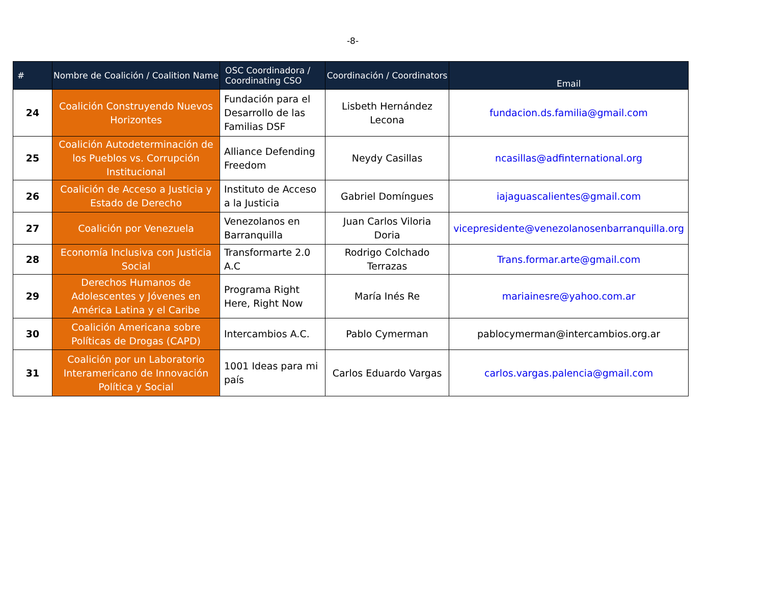-8-
| # | Nombre de Coalición / Coalition Name | OSC Coordinadora / Coordinating CSO | Coordinación / Coordinators | Email |
| --- | --- | --- | --- | --- |
| 24 | Coalición Construyendo Nuevos Horizontes | Fundación para el Desarrollo de las Familias DSF | Lisbeth Hernández Lecona | fundacion.ds.familia@gmail.com |
| 25 | Coalición Autodeterminación de los Pueblos vs. Corrupción Institucional | Alliance Defending Freedom | Neydy Casillas | ncasillas@adfinternational.org |
| 26 | Coalición de Acceso a Justicia y Estado de Derecho | Instituto de Acceso a la Justicia | Gabriel Domíngues | iajaguascalientes@gmail.com |
| 27 | Coalición por Venezuela | Venezolanos en Barranquilla | Juan Carlos Viloria Doria | vicepresidente@venezolanosenbarranquilla.org |
| 28 | Economía Inclusiva con Justicia Social | Transformarte 2.0 A.C | Rodrigo Colchado Terrazas | Trans.formar.arte@gmail.com |
| 29 | Derechos Humanos de Adolescentes y Jóvenes en América Latina y el Caribe | Programa Right Here, Right Now | María Inés Re | mariainesre@yahoo.com.ar |
| 30 | Coalición Americana sobre Políticas de Drogas (CAPD) | Intercambios A.C. | Pablo Cymerman | pablocymerman@intercambios.org.ar |
| 31 | Coalición por un Laboratorio Interamericano de Innovación Política y Social | 1001 Ideas para mi país | Carlos Eduardo Vargas | carlos.vargas.palencia@gmail.com |